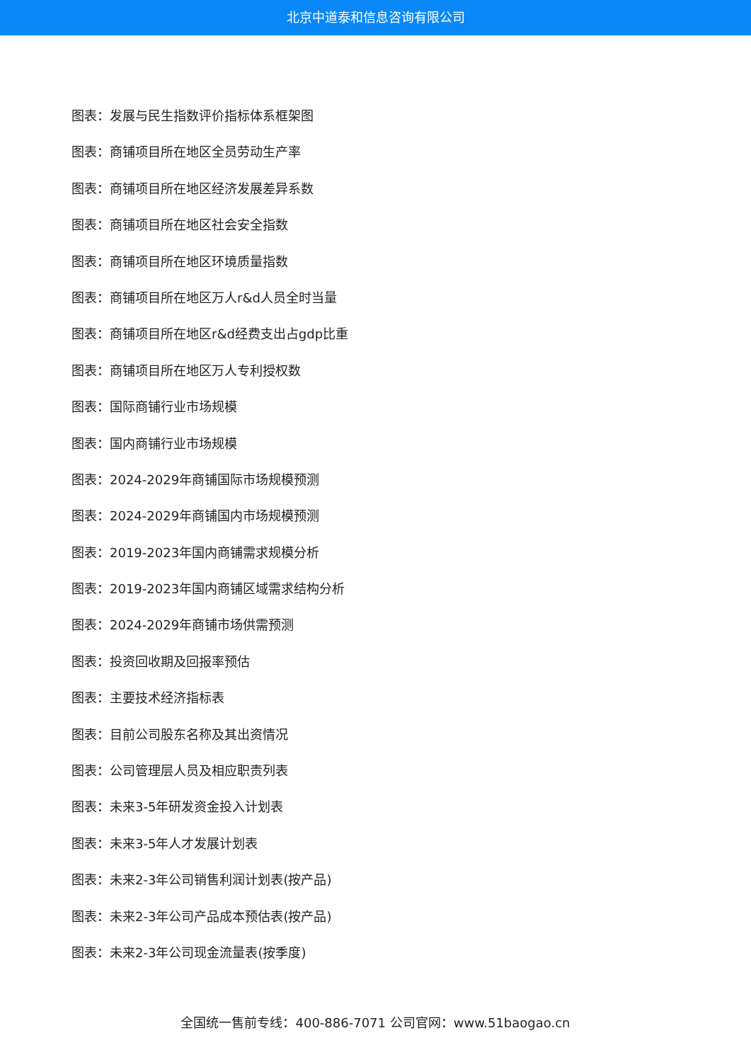北京中道泰和信息咨询有限公司
图表：发展与民生指数评价指标体系框架图
图表：商铺项目所在地区全员劳动生产率
图表：商铺项目所在地区经济发展差异系数
图表：商铺项目所在地区社会安全指数
图表：商铺项目所在地区环境质量指数
图表：商铺项目所在地区万人r&d人员全时当量
图表：商铺项目所在地区r&d经费支出占gdp比重
图表：商铺项目所在地区万人专利授权数
图表：国际商铺行业市场规模
图表：国内商铺行业市场规模
图表：2024-2029年商铺国际市场规模预测
图表：2024-2029年商铺国内市场规模预测
图表：2019-2023年国内商铺需求规模分析
图表：2019-2023年国内商铺区域需求结构分析
图表：2024-2029年商铺市场供需预测
图表：投资回收期及回报率预估
图表：主要技术经济指标表
图表：目前公司股东名称及其出资情况
图表：公司管理层人员及相应职责列表
图表：未来3-5年研发资金投入计划表
图表：未来3-5年人才发展计划表
图表：未来2-3年公司销售利润计划表(按产品)
图表：未来2-3年公司产品成本预估表(按产品)
图表：未来2-3年公司现金流量表(按季度)
全国统一售前专线：400-886-7071 公司官网：www.51baogao.cn